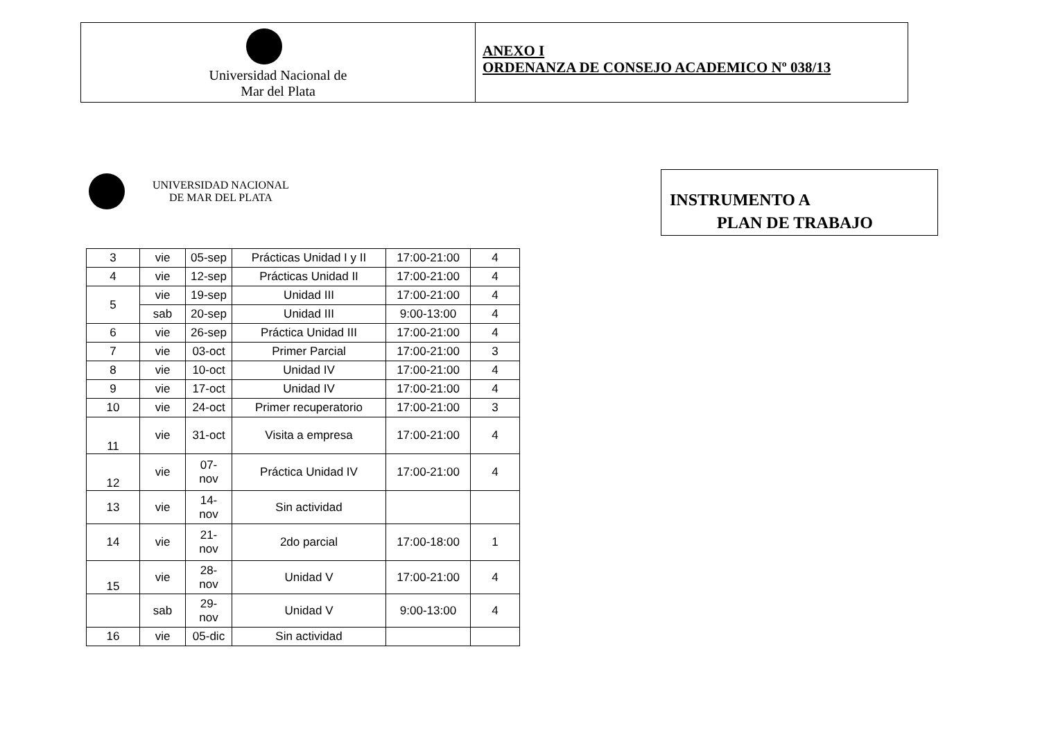Universidad Nacional de
Mar del Plata
ANEXO I
ORDENANZA DE CONSEJO ACADEMICO Nº 038/13
UNIVERSIDAD NACIONAL
DE MAR DEL PLATA
INSTRUMENTO A
PLAN DE TRABAJO
| 3 | vie | 05-sep | Prácticas Unidad I y II | 17:00-21:00 | 4 |
| 4 | vie | 12-sep | Prácticas Unidad II | 17:00-21:00 | 4 |
| 5 | vie | 19-sep | Unidad III | 17:00-21:00 | 4 |
| | sab | 20-sep | Unidad III | 9:00-13:00 | 4 |
| 6 | vie | 26-sep | Práctica Unidad III | 17:00-21:00 | 4 |
| 7 | vie | 03-oct | Primer Parcial | 17:00-21:00 | 3 |
| 8 | vie | 10-oct | Unidad IV | 17:00-21:00 | 4 |
| 9 | vie | 17-oct | Unidad IV | 17:00-21:00 | 4 |
| 10 | vie | 24-oct | Primer recuperatorio | 17:00-21:00 | 3 |
| 11 | vie | 31-oct | Visita a empresa | 17:00-21:00 | 4 |
| 12 | vie | 07- nov | Práctica Unidad IV | 17:00-21:00 | 4 |
| 13 | vie | 14- nov | Sin actividad | | |
| 14 | vie | 21- nov | 2do parcial | 17:00-18:00 | 1 |
| 15 | vie | 28- nov | Unidad V | 17:00-21:00 | 4 |
| | sab | 29- nov | Unidad V | 9:00-13:00 | 4 |
| 16 | vie | 05-dic | Sin actividad | | |